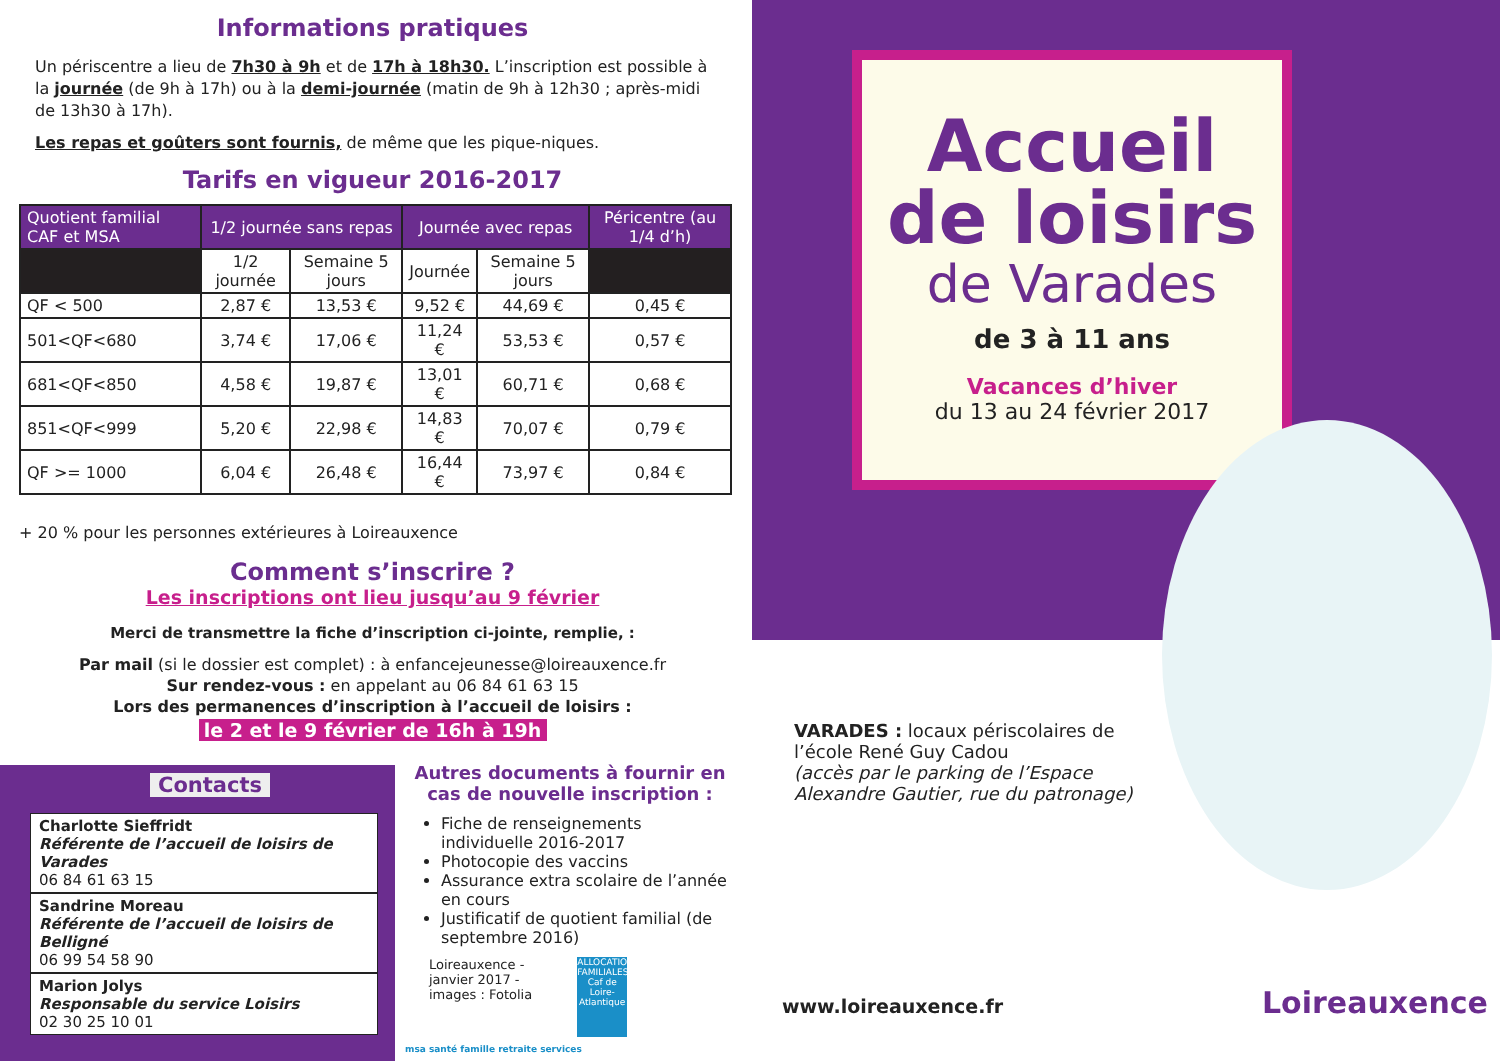Informations pratiques
Un périscentre a lieu de 7h30 à 9h et de 17h à 18h30. L’inscription est possible à la journée (de 9h à 17h) ou à la demi-journée (matin de 9h à 12h30 ; après-midi de 13h30 à 17h).
Les repas et goûters sont fournis, de même que les pique-niques.
Tarifs en vigueur 2016-2017
| Quotient familial CAF et MSA | 1/2 journée sans repas | | Journée avec repas | | Péricentre (au 1/4 d’h) |
| --- | --- | --- | --- | --- | --- |
| | 1/2 journée | Semaine 5 jours | Journée | Semaine 5 jours | |
| QF < 500 | 2,87 € | 13,53 € | 9,52 € | 44,69 € | 0,45 € |
| 501<QF<680 | 3,74 € | 17,06 € | 11,24 € | 53,53 € | 0,57 € |
| 681<QF<850 | 4,58 € | 19,87 € | 13,01 € | 60,71 € | 0,68 € |
| 851<QF<999 | 5,20 € | 22,98 € | 14,83 € | 70,07 € | 0,79 € |
| QF >= 1000 | 6,04 € | 26,48 € | 16,44 € | 73,97 € | 0,84 € |
+ 20 % pour les personnes extérieures à Loireauxence
Comment s’inscrire ?
Les inscriptions ont lieu jusqu’au 9 février
Merci de transmettre la fiche d’inscription ci-jointe, remplie, :
Par mail (si le dossier est complet) : à enfancejeunesse@loireauxence.fr
Sur rendez-vous : en appelant au 06 84 61 63 15
Lors des permanences d’inscription à l’accueil de loisirs :
le 2 et le 9 février de 16h à 19h
Contacts
Charlotte Sieffridt
Référente de l’accueil de loisirs de Varades
06 84 61 63 15
Sandrine Moreau
Référente de l’accueil de loisirs de Belligné
06 99 54 58 90
Marion Jolys
Responsable du service Loisirs
02 30 25 10 01
Autres documents à fournir en cas de nouvelle inscription :
Fiche de renseignements individuelle 2016-2017
Photocopie des vaccins
Assurance extra scolaire de l’année en cours
Justificatif de quotient familial (de septembre 2016)
Loireauxence -
janvier 2017 -
images : Fotolia
ALLOCATIONS FAMILIALES Caf de Loire-Atlantique msa santé famille retraite services
Accueil
de loisirs
de Varades
de 3 à 11 ans
Vacances d’hiver
du 13 au 24 février 2017
VARADES : locaux périscolaires de l’école René Guy Cadou
(accès par le parking de l’Espace Alexandre Gautier, rue du patronage)
www.loireauxence.fr Loireauxence